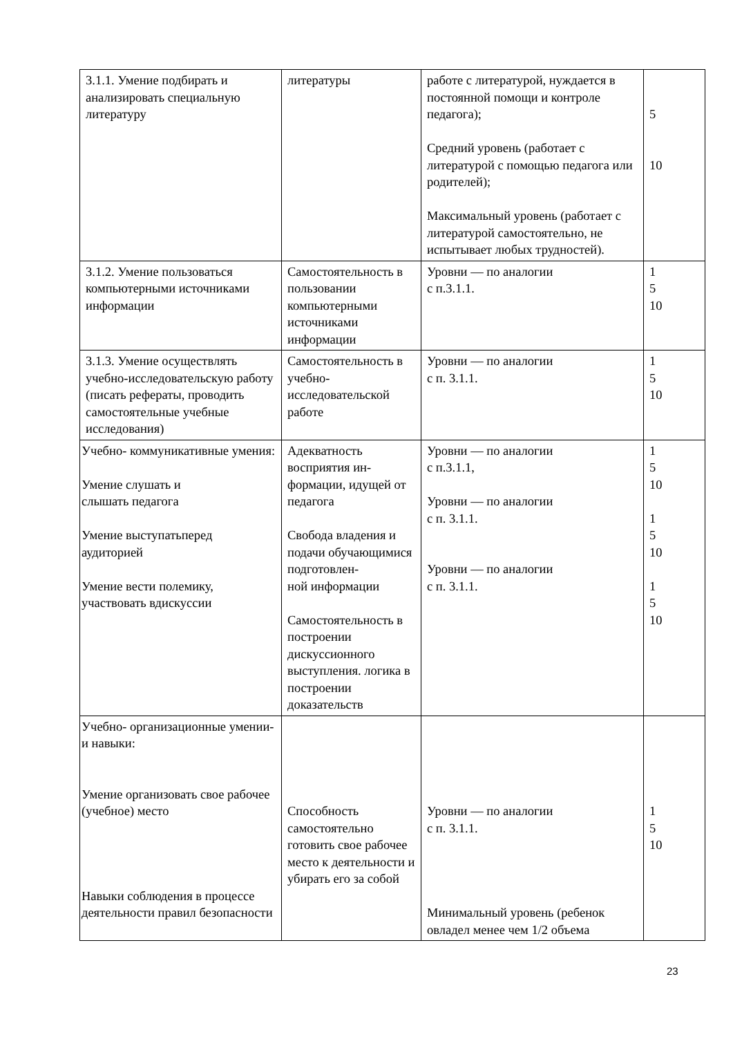| 3.1.1. Умение подбирать и анализировать специальную литературу | литературы | работе с литературой, нуждается в постоянной помощи и контроле педагога); Средний уровень (работает с литературой с помощью педагога или родителей); Максимальный уровень (работает с литературой самостоятельно, не испытывает любых трудностей). | 5 10 |
| 3.1.2. Умение пользоваться компьютерными источниками информации | Самостоятельность в пользовании компьютерными источниками информации | Уровни — по аналогии с п.3.1.1. | 1 5 10 |
| 3.1.3. Умение осуществлять учебно-исследовательскую работу (писать рефераты, проводить самостоятельные учебные исследования) | Самостоятельность в учебно-исследовательской работе | Уровни — по аналогии с п. 3.1.1. | 1 5 10 |
| Учебно- коммуникативные умения: Умение слушать и слышать педагога Умение выступатьперед аудиторией Умение вести полемику, участвовать вдискуссии | Адекватность восприятия ин-формации, идущей от педагога Свобода владения и подачи обучающимися подготовлен- ной информации Самостоятельность в построении дискуссионного выступления. логика в построении доказательств | Уровни — по аналогии с п.3.1.1, Уровни — по аналогии с п. 3.1.1. Уровни — по аналогии с п. 3.1.1. | 1 5 10 1 5 10 1 5 10 |
| Учебно- организационные умении­и навыки: Умение организовать свое рабочее (учебное) место Навыки соблюдения в процессе деятельности правил безопасности | Способность самостоятельно готовить свое рабочее место к деятельности и убирать его за собой | Уровни — по аналогии с п. 3.1.1. Минимальный уровень (ребенок овладел менее чем 1/2 объема | 1 5 10 |
23